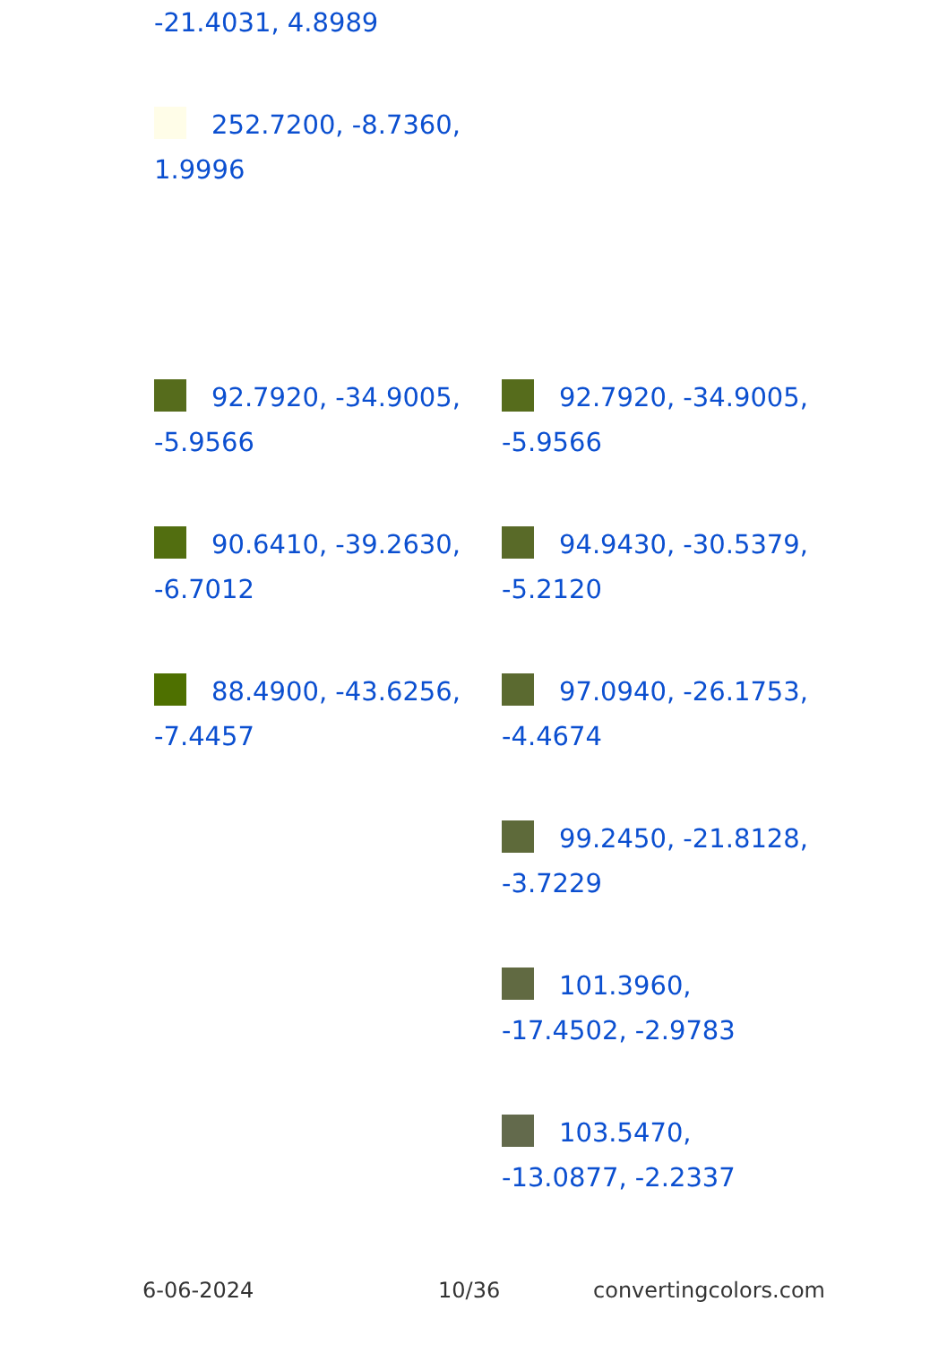-21.4031, 4.8989
252.7200, -8.7360, 1.9996
92.7920, -34.9005, -5.9566
90.6410, -39.2630, -6.7012
88.4900, -43.6256, -7.4457
92.7920, -34.9005, -5.9566
94.9430, -30.5379, -5.2120
97.0940, -26.1753, -4.4674
99.2450, -21.8128, -3.7229
101.3960, -17.4502, -2.9783
103.5470, -13.0877, -2.2337
6-06-2024 10/36 convertingcolors.com